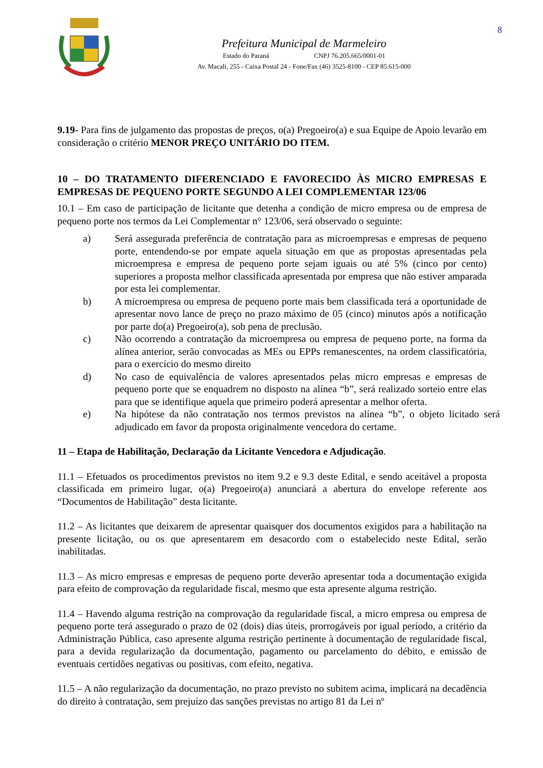8
Prefeitura Municipal de Marmeleiro
Estado do Paraná CNPJ 76.205.665/0001-01
Av. Macali, 255 - Caixa Postal 24 - Fone/Fax (46) 3525-8100 - CEP 85.615-000
9.19- Para fins de julgamento das propostas de preços, o(a) Pregoeiro(a) e sua Equipe de Apoio levarão em consideração o critério MENOR PREÇO UNITÁRIO DO ITEM.
10 – DO TRATAMENTO DIFERENCIADO E FAVORECIDO ÀS MICRO EMPRESAS E EMPRESAS DE PEQUENO PORTE SEGUNDO A LEI COMPLEMENTAR 123/06
10.1 – Em caso de participação de licitante que detenha a condição de micro empresa ou de empresa de pequeno porte nos termos da Lei Complementar n° 123/06, será observado o seguinte:
a) Será assegurada preferência de contratação para as microempresas e empresas de pequeno porte, entendendo-se por empate aquela situação em que as propostas apresentadas pela microempresa e empresa de pequeno porte sejam iguais ou até 5% (cinco por cento) superiores a proposta melhor classificada apresentada por empresa que não estiver amparada por esta lei complementar.
b) A microempresa ou empresa de pequeno porte mais bem classificada terá a oportunidade de apresentar novo lance de preço no prazo máximo de 05 (cinco) minutos após a notificação por parte do(a) Pregoeiro(a), sob pena de preclusão.
c) Não ocorrendo a contratação da microempresa ou empresa de pequeno porte, na forma da alínea anterior, serão convocadas as MEs ou EPPs remanescentes, na ordem classificatória, para o exercício do mesmo direito
d) No caso de equivalência de valores apresentados pelas micro empresas e empresas de pequeno porte que se enquadrem no disposto na alínea “b”, será realizado sorteio entre elas para que se identifique aquela que primeiro poderá apresentar a melhor oferta.
e) Na hipótese da não contratação nos termos previstos na alínea “b”, o objeto licitado será adjudicado em favor da proposta originalmente vencedora do certame.
11 – Etapa de Habilitação, Declaração da Licitante Vencedora e Adjudicação.
11.1 – Efetuados os procedimentos previstos no item 9.2 e 9.3 deste Edital, e sendo aceitável a proposta classificada em primeiro lugar, o(a) Pregoeiro(a) anunciará a abertura do envelope referente aos “Documentos de Habilitação” desta licitante.
11.2 – As licitantes que deixarem de apresentar quaisquer dos documentos exigidos para a habilitação na presente licitação, ou os que apresentarem em desacordo com o estabelecido neste Edital, serão inabilitadas.
11.3 – As micro empresas e empresas de pequeno porte deverão apresentar toda a documentação exigida para efeito de comprovação da regularidade fiscal, mesmo que esta apresente alguma restrição.
11.4 – Havendo alguma restrição na comprovação da regularidade fiscal, a micro empresa ou empresa de pequeno porte terá assegurado o prazo de 02 (dois) dias úteis, prorrogáveis por igual período, a critério da Administração Pública, caso apresente alguma restrição pertinente à documentação de regularidade fiscal, para a devida regularização da documentação, pagamento ou parcelamento do débito, e emissão de eventuais certidões negativas ou positivas, com efeito, negativa.
11.5 – A não regularização da documentação, no prazo previsto no subitem acima, implicará na decadência do direito à contratação, sem prejuízo das sanções previstas no artigo 81 da Lei nº